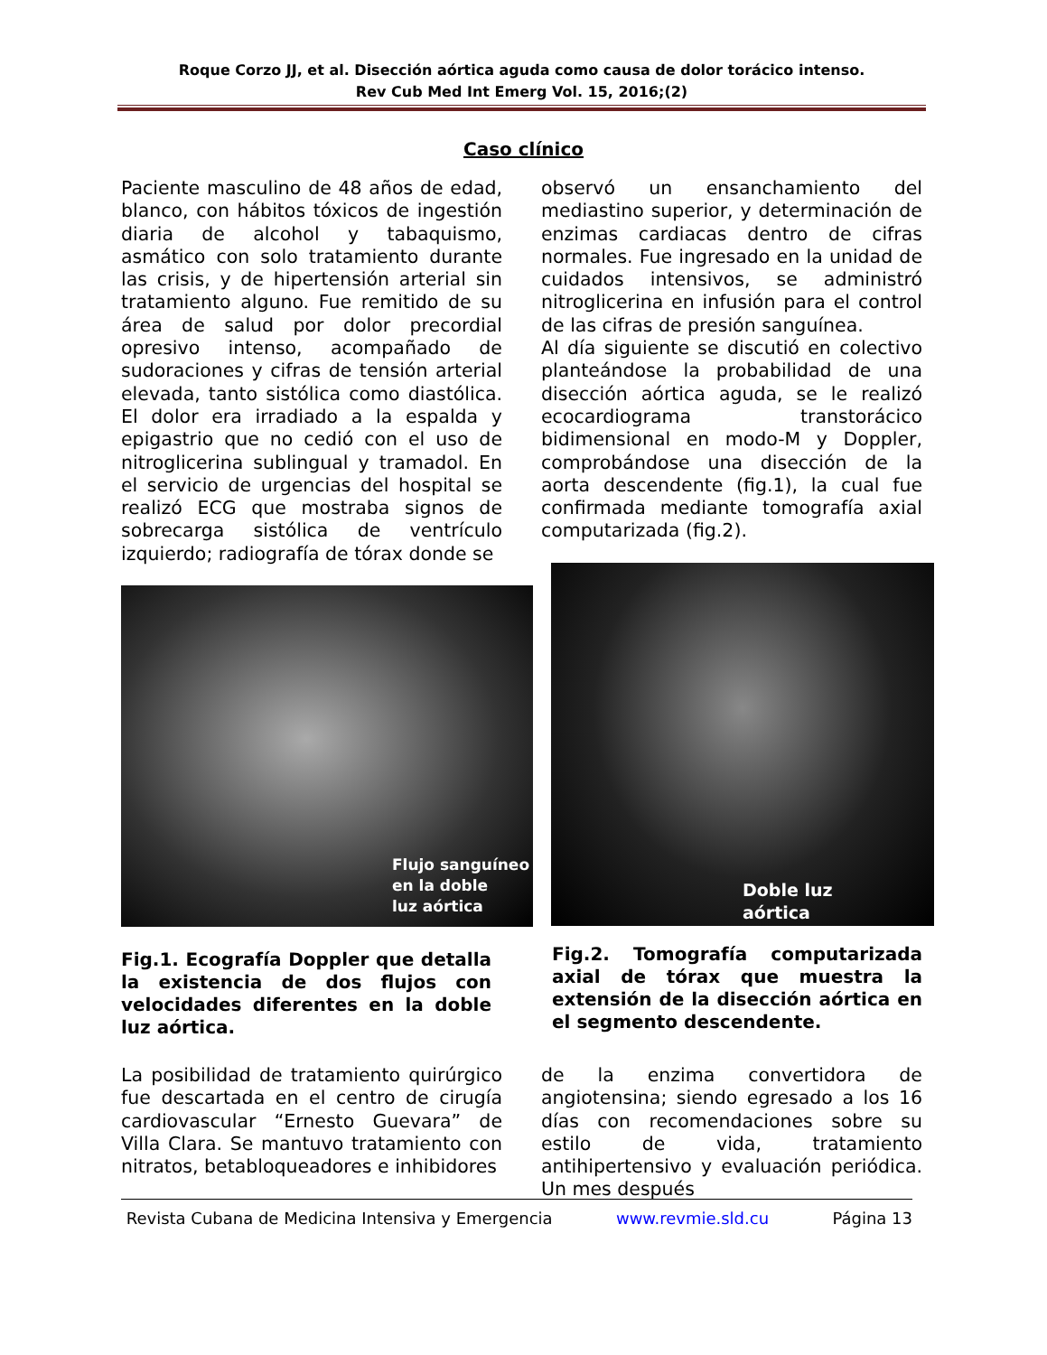Roque Corzo JJ, et al. Disección aórtica aguda como causa de dolor torácico intenso.
Rev Cub Med Int Emerg Vol. 15, 2016;(2)
Caso clínico
Paciente masculino de 48 años de edad, blanco, con hábitos tóxicos de ingestión diaria de alcohol y tabaquismo, asmático con solo tratamiento durante las crisis, y de hipertensión arterial sin tratamiento alguno. Fue remitido de su área de salud por dolor precordial opresivo intenso, acompañado de sudoraciones y cifras de tensión arterial elevada, tanto sistólica como diastólica. El dolor era irradiado a la espalda y epigastrio que no cedió con el uso de nitroglicerina sublingual y tramadol. En el servicio de urgencias del hospital se realizó ECG que mostraba signos de sobrecarga sistólica de ventrículo izquierdo; radiografía de tórax donde se
observó un ensanchamiento del mediastino superior, y determinación de enzimas cardiacas dentro de cifras normales. Fue ingresado en la unidad de cuidados intensivos, se administró nitroglicerina en infusión para el control de las cifras de presión sanguínea.
Al día siguiente se discutió en colectivo planteándose la probabilidad de una disección aórtica aguda, se le realizó ecocardiograma transtorácico bidimensional en modo-M y Doppler, comprobándose una disección de la aorta descendente (fig.1), la cual fue confirmada mediante tomografía axial computarizada (fig.2).
Flujo sanguíneo
en la doble
luz aórtica
Doble luz
aórtica
Fig.1. Ecografía Doppler que detalla la existencia de dos flujos con velocidades diferentes en la doble luz aórtica.
Fig.2. Tomografía computarizada axial de tórax que muestra la extensión de la disección aórtica en el segmento descendente.
La posibilidad de tratamiento quirúrgico fue descartada en el centro de cirugía cardiovascular “Ernesto Guevara” de Villa Clara. Se mantuvo tratamiento con nitratos, betabloqueadores e inhibidores
de la enzima convertidora de angiotensina; siendo egresado a los 16 días con recomendaciones sobre su estilo de vida, tratamiento antihipertensivo y evaluación periódica. Un mes después
Revista Cubana de Medicina Intensiva y Emergencia www.revmie.sld.cu Página 13